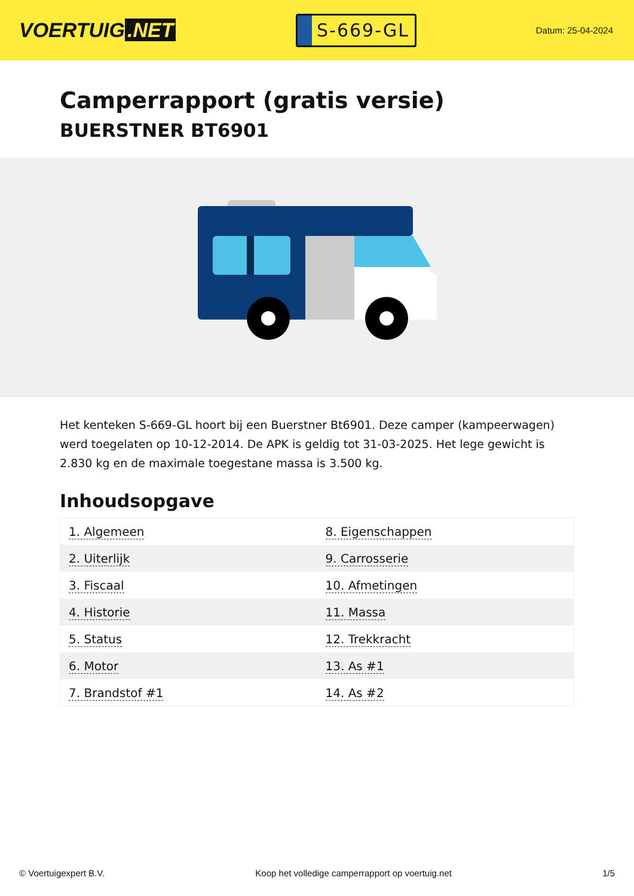VOERTUIG.NET
S-669-GL
Datum: 25-04-2024
Camperrapport (gratis versie)
BUERSTNER BT6901
Het kenteken S-669-GL hoort bij een Buerstner Bt6901. Deze camper (kampeerwagen) werd toegelaten op 10-12-2014. De APK is geldig tot 31-03-2025. Het lege gewicht is 2.830 kg en de maximale toegestane massa is 3.500 kg.
Inhoudsopgave
| 1. Algemeen | 8. Eigenschappen |
| 2. Uiterlijk | 9. Carrosserie |
| 3. Fiscaal | 10. Afmetingen |
| 4. Historie | 11. Massa |
| 5. Status | 12. Trekkracht |
| 6. Motor | 13. As #1 |
| 7. Brandstof #1 | 14. As #2 |
© Voertuigexpert B.V. Koop het volledige camperrapport op voertuig.net 1/5